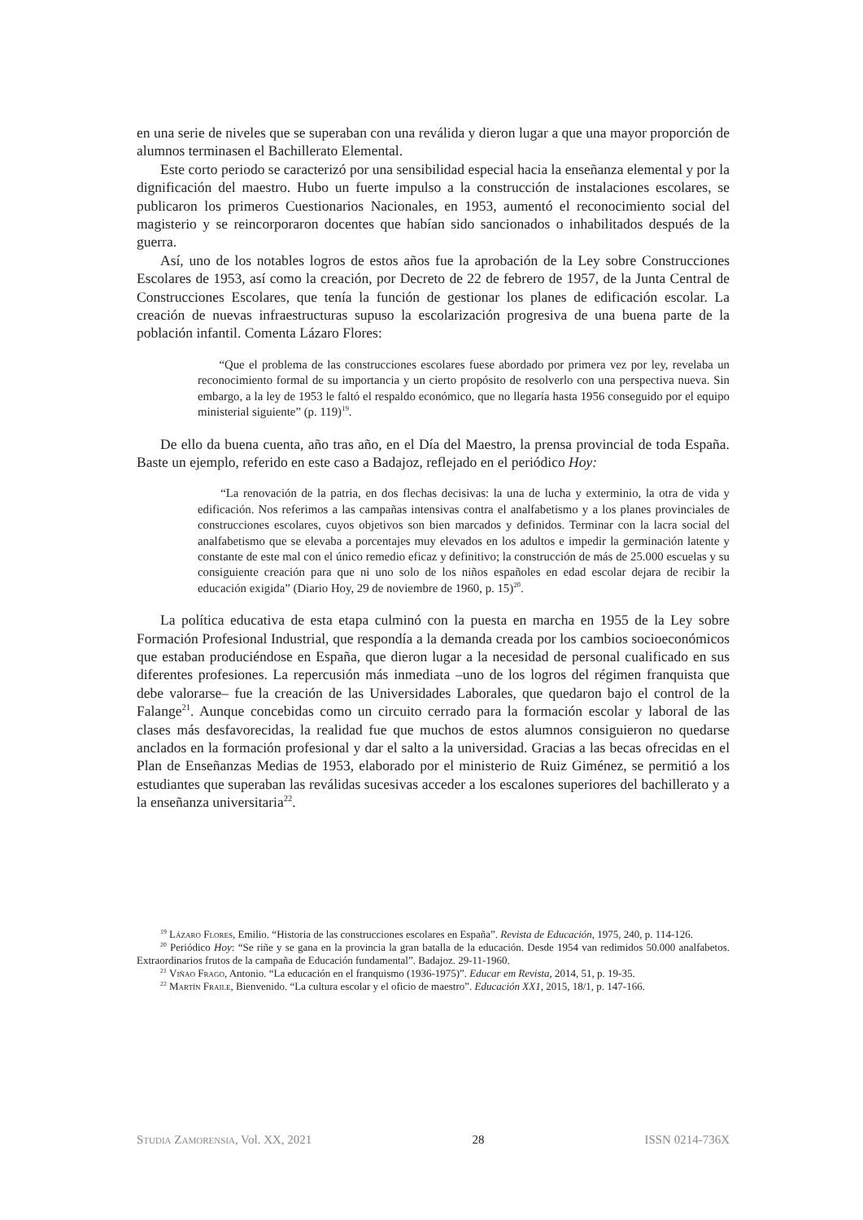en una serie de niveles que se superaban con una reválida y dieron lugar a que una mayor proporción de alumnos terminasen el Bachillerato Elemental.
Este corto periodo se caracterizó por una sensibilidad especial hacia la enseñanza elemental y por la dignificación del maestro. Hubo un fuerte impulso a la construcción de instalaciones escolares, se publicaron los primeros Cuestionarios Nacionales, en 1953, aumentó el reconocimiento social del magisterio y se reincorporaron docentes que habían sido sancionados o inhabilitados después de la guerra.
Así, uno de los notables logros de estos años fue la aprobación de la Ley sobre Construcciones Escolares de 1953, así como la creación, por Decreto de 22 de febrero de 1957, de la Junta Central de Construcciones Escolares, que tenía la función de gestionar los planes de edificación escolar. La creación de nuevas infraestructuras supuso la escolarización progresiva de una buena parte de la población infantil. Comenta Lázaro Flores:
“Que el problema de las construcciones escolares fuese abordado por primera vez por ley, revelaba un reconocimiento formal de su importancia y un cierto propósito de resolverlo con una perspectiva nueva. Sin embargo, a la ley de 1953 le faltó el respaldo económico, que no llegaría hasta 1956 conseguido por el equipo ministerial siguiente” (p. 119)<sup>19</sup>.
De ello da buena cuenta, año tras año, en el Día del Maestro, la prensa provincial de toda España. Baste un ejemplo, referido en este caso a Badajoz, reflejado en el periódico Hoy:
“La renovación de la patria, en dos flechas decisivas: la una de lucha y exterminio, la otra de vida y edificación. Nos referimos a las campañas intensivas contra el analfabetismo y a los planes provinciales de construcciones escolares, cuyos objetivos son bien marcados y definidos. Terminar con la lacra social del analfabetismo que se elevaba a porcentajes muy elevados en los adultos e impedir la germinación latente y constante de este mal con el único remedio eficaz y definitivo; la construcción de más de 25.000 escuelas y su consiguiente creación para que ni uno solo de los niños españoles en edad escolar dejara de recibir la educación exigida” (Diario Hoy, 29 de noviembre de 1960, p. 15)<sup>20</sup>.
La política educativa de esta etapa culminó con la puesta en marcha en 1955 de la Ley sobre Formación Profesional Industrial, que respondía a la demanda creada por los cambios socioeconómicos que estaban produciéndose en España, que dieron lugar a la necesidad de personal cualificado en sus diferentes profesiones. La repercusión más inmediata –uno de los logros del régimen franquista que debe valorarse– fue la creación de las Universidades Laborales, que quedaron bajo el control de la Falange<sup>21</sup>. Aunque concebidas como un circuito cerrado para la formación escolar y laboral de las clases más desfavorecidas, la realidad fue que muchos de estos alumnos consiguieron no quedarse anclados en la formación profesional y dar el salto a la universidad. Gracias a las becas ofrecidas en el Plan de Enseñanzas Medias de 1953, elaborado por el ministerio de Ruiz Giménez, se permitió a los estudiantes que superaban las reválidas sucesivas acceder a los escalones superiores del bachillerato y a la enseñanza universitaria<sup>22</sup>.
<sup>19</sup> Lázaro Flores, Emilio. “Historia de las construcciones escolares en España”. Revista de Educación, 1975, 240, p. 114-126.
<sup>20</sup> Periódico Hoy: “Se riñe y se gana en la provincia la gran batalla de la educación. Desde 1954 van redimidos 50.000 analfabetos. Extraordinarios frutos de la campaña de Educación fundamental”. Badajoz. 29-11-1960.
<sup>21</sup> Viñao Frago, Antonio. “La educación en el franquismo (1936-1975)”. Educar em Revista, 2014, 51, p. 19-35.
<sup>22</sup> Martín Fraile, Bienvenido. “La cultura escolar y el oficio de maestro”. Educación XX1, 2015, 18/1, p. 147-166.
Studia Zamorensia, Vol. XX, 2021 28 ISSN 0214-736X